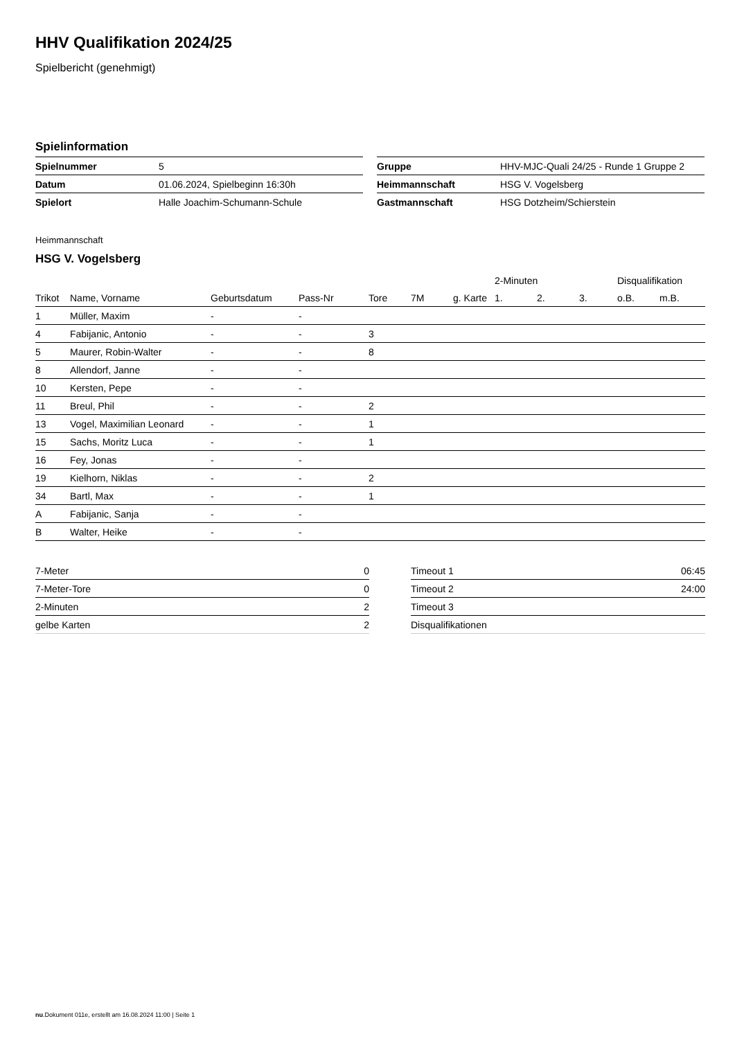HHV Qualifikation 2024/25
Spielbericht (genehmigt)
Spielinformation
| Spielnummer | 5 |
| Datum | 01.06.2024, Spielbeginn 16:30h |
| Spielort | Halle Joachim-Schumann-Schule |
| Gruppe | HHV-MJC-Quali 24/25 - Runde 1 Gruppe 2 |
| Heimmannschaft | HSG V. Vogelsberg |
| Gastmannschaft | HSG Dotzheim/Schierstein |
Heimmannschaft
HSG V. Vogelsberg
| | | | | | | | 2-Minuten | | | Disqualifikation | |
| --- | --- | --- | --- | --- | --- | --- | --- | --- | --- | --- | --- |
| Trikot | Name, Vorname | Geburtsdatum | Pass-Nr | Tore | 7M | g. Karte | 1. | 2. | 3. | o.B. | m.B. |
| 1 | Müller, Maxim | - | - | | | | | | | | |
| 4 | Fabijanic, Antonio | - | - | 3 | | | | | | | |
| 5 | Maurer, Robin-Walter | - | - | 8 | | | | | | | |
| 8 | Allendorf, Janne | - | - | | | | | | | | |
| 10 | Kersten, Pepe | - | - | | | | | | | | |
| 11 | Breul, Phil | - | - | 2 | | | | | | | |
| 13 | Vogel, Maximilian Leonard | - | - | 1 | | | | | | | |
| 15 | Sachs, Moritz Luca | - | - | 1 | | | | | | | |
| 16 | Fey, Jonas | - | - | | | | | | | | |
| 19 | Kielhorn, Niklas | - | - | 2 | | | | | | | |
| 34 | Bartl, Max | - | - | 1 | | | | | | | |
| A | Fabijanic, Sanja | - | - | | | | | | | | |
| B | Walter, Heike | - | - | | | | | | | | |
| 7-Meter | 0 |
| 7-Meter-Tore | 0 |
| 2-Minuten | 2 |
| gelbe Karten | 2 |
| Timeout 1 | 06:45 |
| Timeout 2 | 24:00 |
| Timeout 3 | |
| Disqualifikationen | |
nu.Dokument 011e, erstellt am 16.08.2024 11:00 | Seite 1